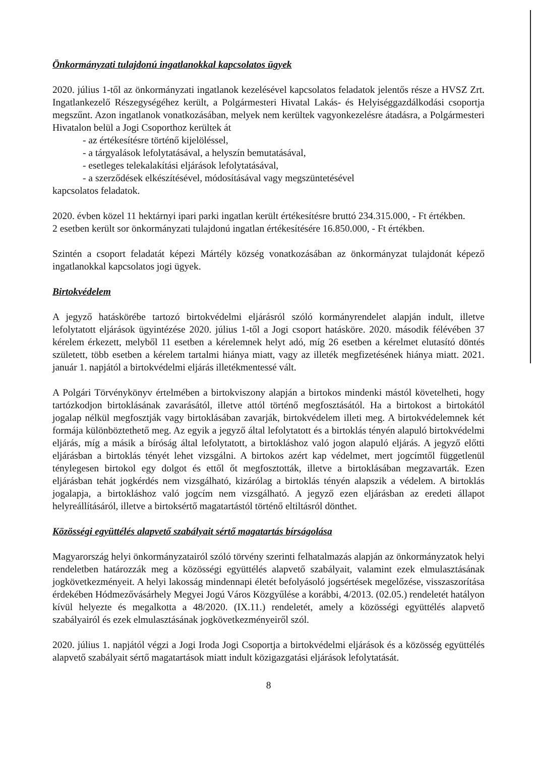Önkormányzati tulajdonú ingatlanokkal kapcsolatos ügyek
2020. július 1-től az önkormányzati ingatlanok kezelésével kapcsolatos feladatok jelentős része a HVSZ Zrt. Ingatlankezelő Részegységéhez került, a Polgármesteri Hivatal Lakás- és Helyiséggazdálkodási csoportja megszűnt. Azon ingatlanok vonatkozásában, melyek nem kerültek vagyonkezelésre átadásra, a Polgármesteri Hivatalon belül a Jogi Csoporthoz kerültek át
- az értékesítésre történő kijelöléssel,
- a tárgyalások lefolytatásával, a helyszín bemutatásával,
- esetleges telekalakítási eljárások lefolytatásával,
- a szerződések elkészítésével, módosításával vagy megszüntetésével
kapcsolatos feladatok.
2020. évben közel 11 hektárnyi ipari parki ingatlan került értékesítésre bruttó 234.315.000, - Ft értékben.
2 esetben került sor önkormányzati tulajdonú ingatlan értékesítésére 16.850.000, - Ft értékben.
Szintén a csoport feladatát képezi Mártély község vonatkozásában az önkormányzat tulajdonát képező ingatlanokkal kapcsolatos jogi ügyek.
Birtokvédelem
A jegyző hatáskörébe tartozó birtokvédelmi eljárásról szóló kormányrendelet alapján indult, illetve lefolytatott eljárások ügyintézése 2020. július 1-től a Jogi csoport hatásköre. 2020. második félévében 37 kérelem érkezett, melyből 11 esetben a kérelemnek helyt adó, míg 26 esetben a kérelmet elutasító döntés született, több esetben a kérelem tartalmi hiánya miatt, vagy az illeték megfizetésének hiánya miatt. 2021. január 1. napjától a birtokvédelmi eljárás illetékmentessé vált.
A Polgári Törvénykönyv értelmében a birtokviszony alapján a birtokos mindenki mástól követelheti, hogy tartózkodjon birtoklásának zavarásától, illetve attól történő megfosztásától. Ha a birtokost a birtokától jogalap nélkül megfosztják vagy birtoklásában zavarják, birtokvédelem illeti meg. A birtokvédelemnek két formája különböztethető meg. Az egyik a jegyző által lefolytatott és a birtoklás tényén alapuló birtokvédelmi eljárás, míg a másik a bíróság által lefolytatott, a birtokláshoz való jogon alapuló eljárás. A jegyző előtti eljárásban a birtoklás tényét lehet vizsgálni. A birtokos azért kap védelmet, mert jogcímtől függetlenül ténylegesen birtokol egy dolgot és ettől őt megfosztották, illetve a birtoklásában megzavarták. Ezen eljárásban tehát jogkérdés nem vizsgálható, kizárólag a birtoklás tényén alapszik a védelem. A birtoklás jogalapja, a birtokláshoz való jogcím nem vizsgálható. A jegyző ezen eljárásban az eredeti állapot helyreállításáról, illetve a birtoksértő magatartástól történő eltiltásról dönthet.
Közösségi együttélés alapvető szabályait sértő magatartás bírságolása
Magyarország helyi önkormányzatairól szóló törvény szerinti felhatalmazás alapján az önkormányzatok helyi rendeletben határozzák meg a közösségi együttélés alapvető szabályait, valamint ezek elmulasztásának jogkövetkezményeit. A helyi lakosság mindennapi életét befolyásoló jogsértések megelőzése, visszaszorítása érdekében Hódmezővásárhely Megyei Jogú Város Közgyűlése a korábbi, 4/2013. (02.05.) rendeletét hatályon kívül helyezte és megalkotta a 48/2020. (IX.11.) rendeletét, amely a közösségi együttélés alapvető szabályairól és ezek elmulasztásának jogkövetkezményeiről szól.
2020. július 1. napjától végzi a Jogi Iroda Jogi Csoportja a birtokvédelmi eljárások és a közösség együttélés alapvető szabályait sértő magatartások miatt indult közigazgatási eljárások lefolytatását.
8